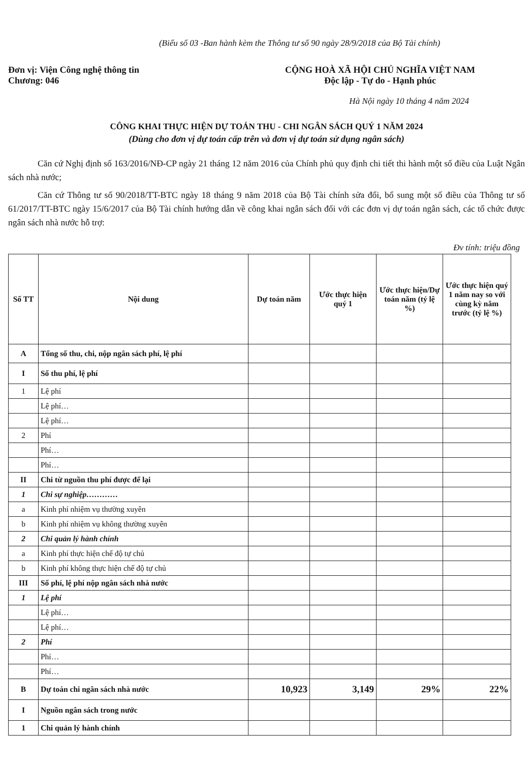(Biểu số 03 -Ban hành kèm the Thông tư số 90 ngày 28/9/2018 của Bộ Tài chính)
Đơn vị: Viện Công nghệ thông tin
Chương: 046
CỘNG HOÀ XÃ HỘI CHỦ NGHĨA VIỆT NAM
Độc lập - Tự do - Hạnh phúc
Hà Nội ngày 10 tháng 4 năm 2024
CÔNG KHAI THỰC HIỆN DỰ TOÁN THU - CHI NGÂN SÁCH QUÝ 1 NĂM 2024
(Dùng cho đơn vị dự toán cấp trên và đơn vị dự toán sử dụng ngân sách)
Căn cứ Nghị định số 163/2016/NĐ-CP ngày 21 tháng 12 năm 2016 của Chính phủ quy định chi tiết thi hành một số điều của Luật Ngân sách nhà nước;
Căn cứ Thông tư số 90/2018/TT-BTC ngày 18 tháng 9 năm 2018 của Bộ Tài chính sửa đổi, bổ sung một số điều của Thông tư số 61/2017/TT-BTC ngày 15/6/2017 của Bộ Tài chính hướng dẫn về công khai ngân sách đối với các đơn vị dự toán ngân sách, các tổ chức được ngân sách nhà nước hỗ trợ:
Đv tính: triệu đồng
| Số TT | Nội dung | Dự toán năm | Ước thực hiện quý 1 | Ước thực hiện/Dự toán năm (tỷ lệ %) | Ước thực hiện quý 1 năm nay so với cùng kỳ năm trước (tỷ lệ %) |
| --- | --- | --- | --- | --- | --- |
| A | Tổng số thu, chi, nộp ngân sách phí, lệ phí | | | | |
| I | Số thu phí, lệ phí | | | | |
| 1 | Lệ phí | | | | |
| | Lệ phí… | | | | |
| | Lệ phí… | | | | |
| 2 | Phí | | | | |
| | Phí… | | | | |
| | Phí… | | | | |
| II | Chi từ nguồn thu phí được để lại | | | | |
| 1 | Chi sự nghiệp………… | | | | |
| a | Kinh phí nhiệm vụ thường xuyên | | | | |
| b | Kinh phí nhiệm vụ không thường xuyên | | | | |
| 2 | Chi quản lý hành chính | | | | |
| a | Kinh phí thực hiện chế độ tự chủ | | | | |
| b | Kinh phí không thực hiện chế độ tự chủ | | | | |
| III | Số phí, lệ phí nộp ngân sách nhà nước | | | | |
| 1 | Lệ phí | | | | |
| | Lệ phí… | | | | |
| | Lệ phí… | | | | |
| 2 | Phí | | | | |
| | Phí… | | | | |
| | Phí… | | | | |
| B | Dự toán chi ngân sách nhà nước | 10,923 | 3,149 | 29% | 22% |
| I | Nguồn ngân sách trong nước | | | | |
| 1 | Chi quản lý hành chính | | | | |